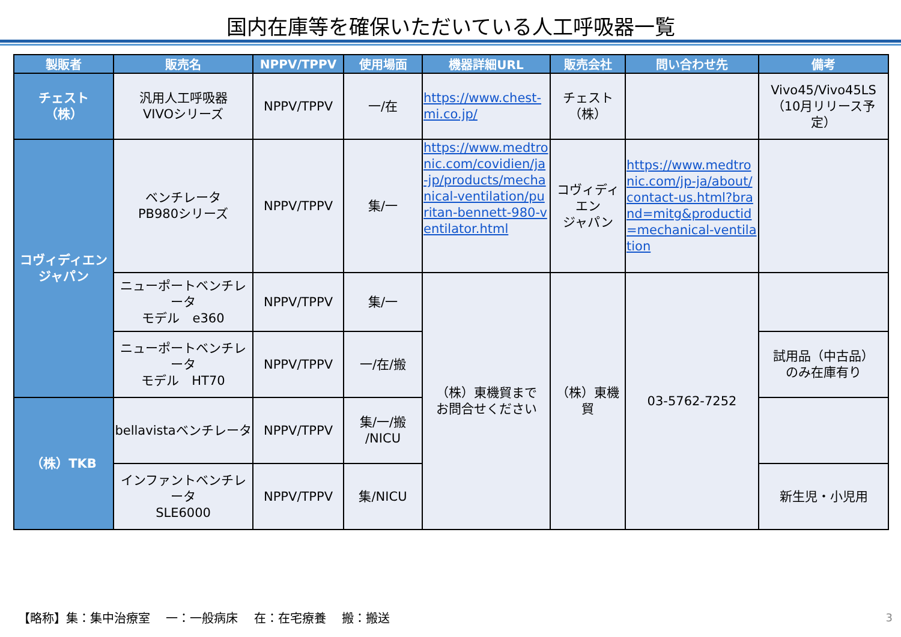国内在庫等を確保いただいている人工呼吸器一覧
| 製販者 | 販売名 | NPPV/TPPV | 使用場面 | 機器詳細URL | 販売会社 | 問い合わせ先 | 備考 |
| --- | --- | --- | --- | --- | --- | --- | --- |
| チェスト （株） | 汎用人工呼吸器 VIVOシリーズ | NPPV/TPPV | 一/在 | https://www.chest-mi.co.jp/ | チェスト （株） | | Vivo45/Vivo45LS （10月リリース予定） |
| コヴィディエン ジャパン | ベンチレータ PB980シリーズ | NPPV/TPPV | 集/一 | https://www.medtronic.com/covidien/ja-jp/products/mechanical-ventilation/puritan-bennett-980-ventilator.html | コヴィディエン ジャパン | https://www.medtronic.com/jp-ja/about/contact-us.html?brand=mitg&productid=mechanical-ventilation | |
| | ニューポートベンチレータ モデル e360 | NPPV/TPPV | 集/一 | （株）東機貿まで お問合せください | （株）東機 貿 | 03-5762-7252 | |
| | ニューポートベンチレータ モデル HT70 | NPPV/TPPV | 一/在/搬 | | | | 試用品（中古品） のみ在庫有り |
| （株）TKB | bellavistaベンチレータ | NPPV/TPPV | 集/一/搬 /NICU | | | | |
| | インファントベンチレータ SLE6000 | NPPV/TPPV | 集/NICU | | | | 新生児・小児用 |
【略称】集：集中治療室　 一：一般病床　 在：在宅療養　 搬：搬送
3